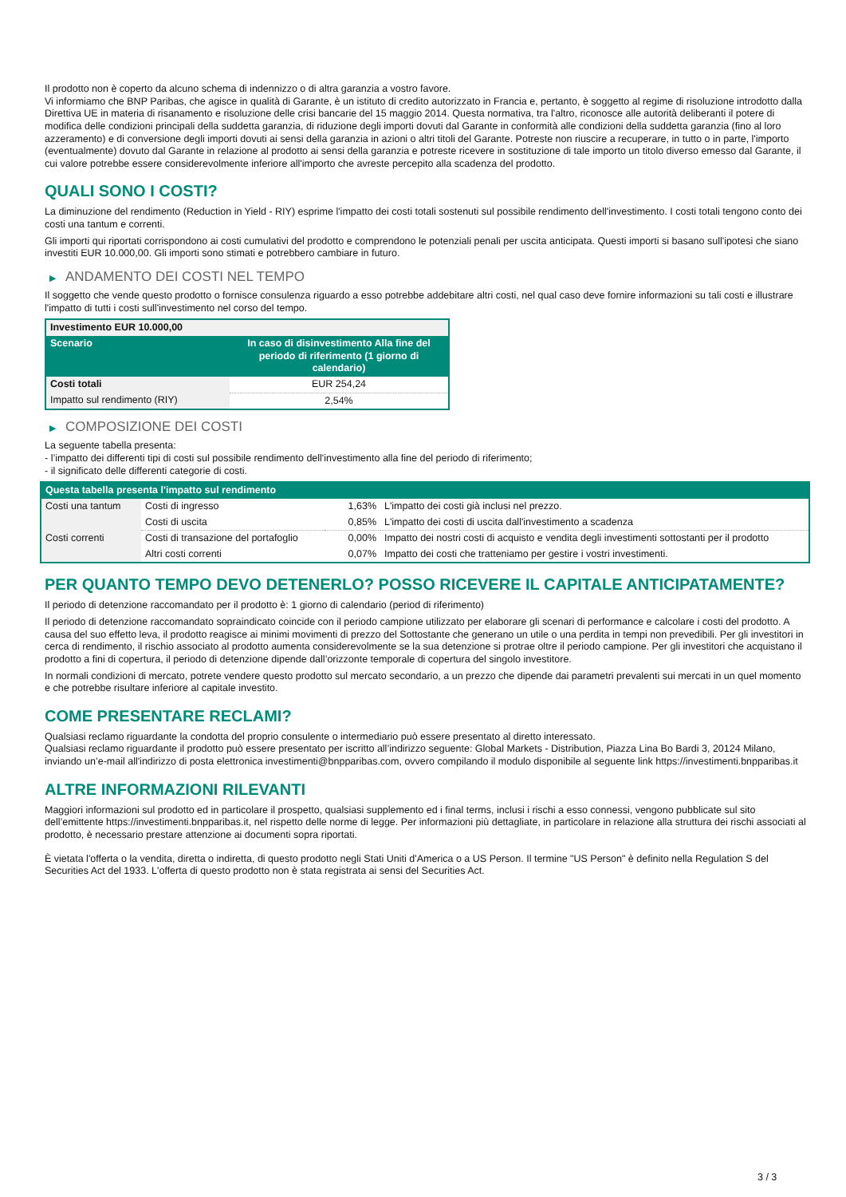Il prodotto non è coperto da alcuno schema di indennizzo o di altra garanzia a vostro favore.
Vi informiamo che BNP Paribas, che agisce in qualità di Garante, è un istituto di credito autorizzato in Francia e, pertanto, è soggetto al regime di risoluzione introdotto dalla Direttiva UE in materia di risanamento e risoluzione delle crisi bancarie del 15 maggio 2014. Questa normativa, tra l'altro, riconosce alle autorità deliberanti il potere di modifica delle condizioni principali della suddetta garanzia, di riduzione degli importi dovuti dal Garante in conformità alle condizioni della suddetta garanzia (fino al loro azzeramento) e di conversione degli importi dovuti ai sensi della garanzia in azioni o altri titoli del Garante. Potreste non riuscire a recuperare, in tutto o in parte, l'importo (eventualmente) dovuto dal Garante in relazione al prodotto ai sensi della garanzia e potreste ricevere in sostituzione di tale importo un titolo diverso emesso dal Garante, il cui valore potrebbe essere considerevolmente inferiore all'importo che avreste percepito alla scadenza del prodotto.
QUALI SONO I COSTI?
La diminuzione del rendimento (Reduction in Yield - RIY) esprime l'impatto dei costi totali sostenuti sul possibile rendimento dell'investimento. I costi totali tengono conto dei costi una tantum e correnti.
Gli importi qui riportati corrispondono ai costi cumulativi del prodotto e comprendono le potenziali penali per uscita anticipata. Questi importi si basano sull'ipotesi che siano investiti EUR 10.000,00. Gli importi sono stimati e potrebbero cambiare in futuro.
▶ ANDAMENTO DEI COSTI NEL TEMPO
Il soggetto che vende questo prodotto o fornisce consulenza riguardo a esso potrebbe addebitare altri costi, nel qual caso deve fornire informazioni su tali costi e illustrare l'impatto di tutti i costi sull'investimento nel corso del tempo.
| Investimento EUR 10.000,00 | |
| --- | --- |
| Scenario | In caso di disinvestimento Alla fine del periodo di riferimento (1 giorno di calendario) |
| Costi totali | EUR 254,24 |
| Impatto sul rendimento (RIY) | 2,54% |
▶ COMPOSIZIONE DEI COSTI
La seguente tabella presenta:
- l’impatto dei differenti tipi di costi sul possibile rendimento dell'investimento alla fine del periodo di riferimento;
- il significato delle differenti categorie di costi.
| Questa tabella presenta l'impatto sul rendimento | | | |
| --- | --- | --- | --- |
| Costi una tantum | Costi di ingresso | 1,63% | L'impatto dei costi già inclusi nel prezzo. |
| | Costi di uscita | 0,85% | L'impatto dei costi di uscita dall'investimento a scadenza |
| Costi correnti | Costi di transazione del portafoglio | 0,00% | Impatto dei nostri costi di acquisto e vendita degli investimenti sottostanti per il prodotto |
| | Altri costi correnti | 0,07% | Impatto dei costi che tratteniamo per gestire i vostri investimenti. |
PER QUANTO TEMPO DEVO DETENERLO? POSSO RICEVERE IL CAPITALE ANTICIPATAMENTE?
Il periodo di detenzione raccomandato per il prodotto è: 1 giorno di calendario (period di riferimento)
Il periodo di detenzione raccomandato sopraindicato coincide con il periodo campione utilizzato per elaborare gli scenari di performance e calcolare i costi del prodotto. A causa del suo effetto leva, il prodotto reagisce ai minimi movimenti di prezzo del Sottostante che generano un utile o una perdita in tempi non prevedibili. Per gli investitori in cerca di rendimento, il rischio associato al prodotto aumenta considerevolmente se la sua detenzione si protrae oltre il periodo campione. Per gli investitori che acquistano il prodotto a fini di copertura, il periodo di detenzione dipende dall’orizzonte temporale di copertura del singolo investitore.
In normali condizioni di mercato, potrete vendere questo prodotto sul mercato secondario, a un prezzo che dipende dai parametri prevalenti sui mercati in un quel momento e che potrebbe risultare inferiore al capitale investito.
COME PRESENTARE RECLAMI?
Qualsiasi reclamo riguardante la condotta del proprio consulente o intermediario può essere presentato al diretto interessato.
Qualsiasi reclamo riguardante il prodotto può essere presentato per iscritto all’indirizzo seguente: Global Markets - Distribution, Piazza Lina Bo Bardi 3, 20124 Milano, inviando un’e-mail all'indirizzo di posta elettronica investimenti@bnpparibas.com, ovvero compilando il modulo disponibile al seguente link https://investimenti.bnpparibas.it
ALTRE INFORMAZIONI RILEVANTI
Maggiori informazioni sul prodotto ed in particolare il prospetto, qualsiasi supplemento ed i final terms, inclusi i rischi a esso connessi, vengono pubblicate sul sito dell’emittente https://investimenti.bnpparibas.it, nel rispetto delle norme di legge. Per informazioni più dettagliate, in particolare in relazione alla struttura dei rischi associati al prodotto, è necessario prestare attenzione ai documenti sopra riportati.
È vietata l'offerta o la vendita, diretta o indiretta, di questo prodotto negli Stati Uniti d'America o a US Person. Il termine "US Person" è definito nella Regulation S del Securities Act del 1933. L'offerta di questo prodotto non è stata registrata ai sensi del Securities Act.
3 / 3